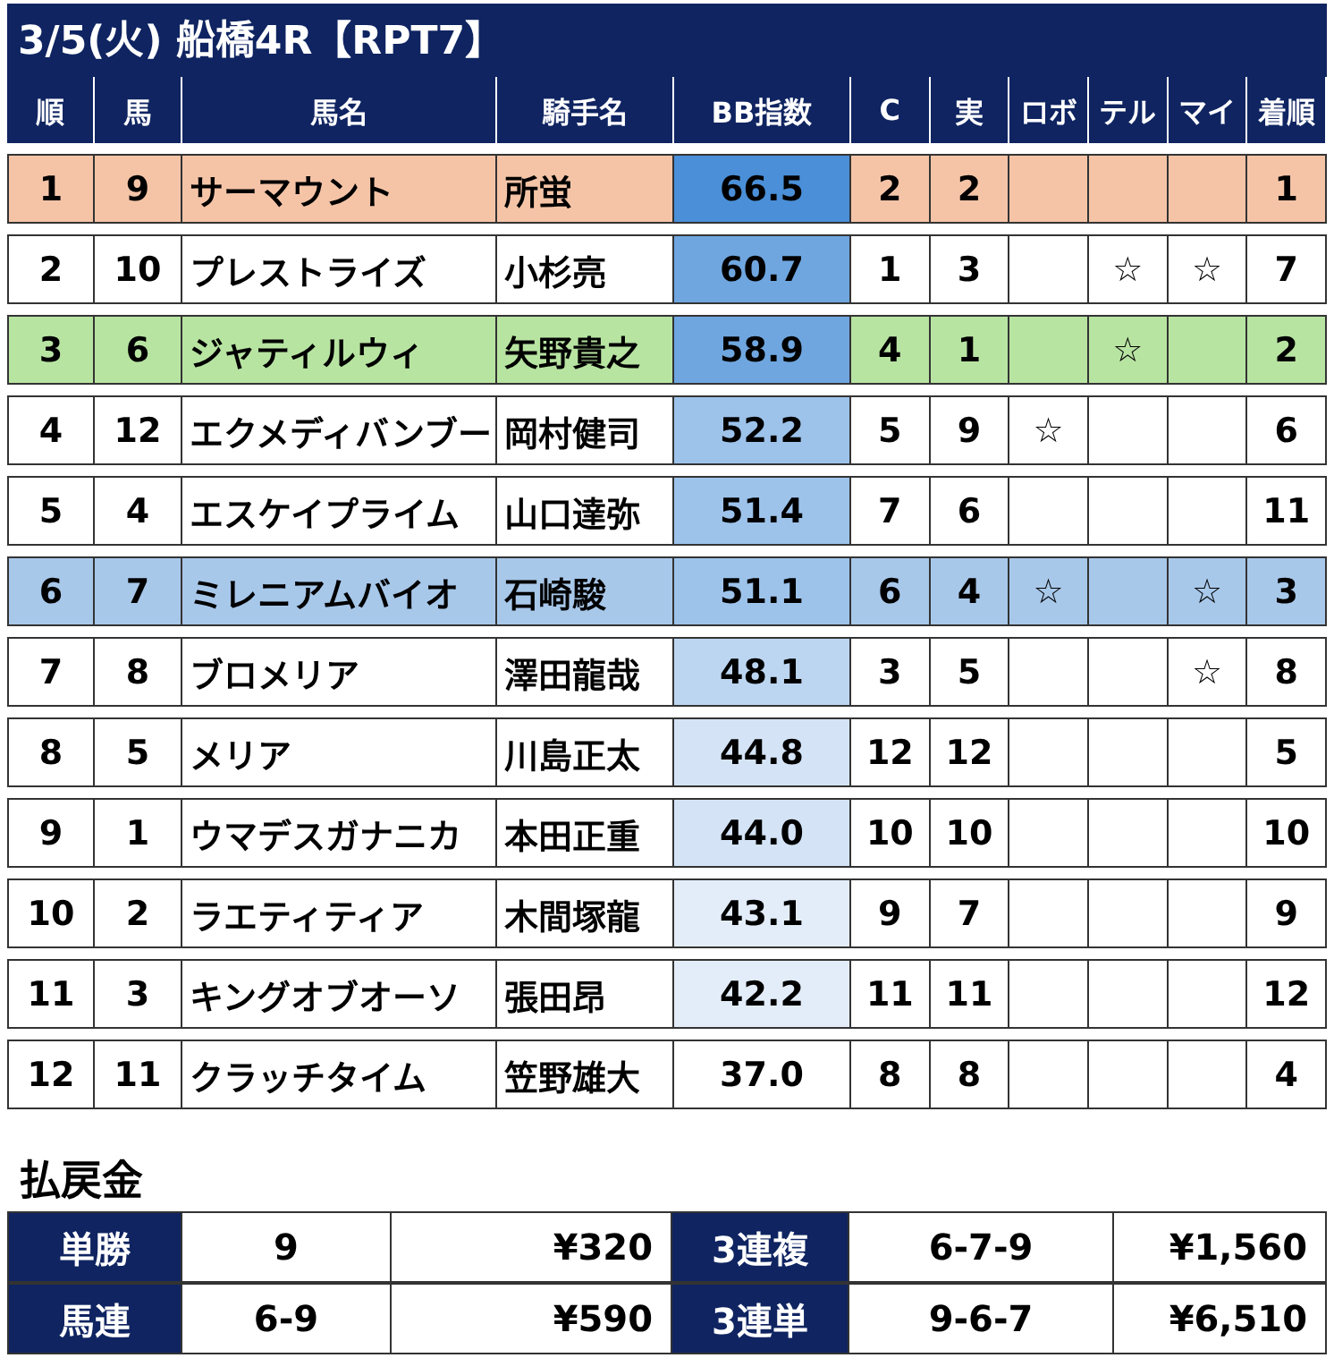3/5(火) 船橋4R【RPT7】
| 順 | 馬 | 馬名 | 騎手名 | BB指数 | C | 実 | ロボ | テル | マイ | 着順 |
| --- | --- | --- | --- | --- | --- | --- | --- | --- | --- | --- |
| 1 | 9 | サーマウント | 所蛍 | 66.5 | 2 | 2 | | | | 1 |
| 2 | 10 | プレストライズ | 小杉亮 | 60.7 | 1 | 3 | | ☆ | ☆ | 7 |
| 3 | 6 | ジャティルウィ | 矢野貴之 | 58.9 | 4 | 1 | | ☆ | | 2 |
| 4 | 12 | エクメディバンブー | 岡村健司 | 52.2 | 5 | 9 | ☆ | | | 6 |
| 5 | 4 | エスケイプライム | 山口達弥 | 51.4 | 7 | 6 | | | | 11 |
| 6 | 7 | ミレニアムバイオ | 石崎駿 | 51.1 | 6 | 4 | ☆ | | ☆ | 3 |
| 7 | 8 | ブロメリア | 澤田龍哉 | 48.1 | 3 | 5 | | | ☆ | 8 |
| 8 | 5 | メリア | 川島正太 | 44.8 | 12 | 12 | | | | 5 |
| 9 | 1 | ウマデスガナニカ | 本田正重 | 44.0 | 10 | 10 | | | | 10 |
| 10 | 2 | ラエティティア | 木間塚龍 | 43.1 | 9 | 7 | | | | 9 |
| 11 | 3 | キングオブオーソ | 張田昂 | 42.2 | 11 | 11 | | | | 12 |
| 12 | 11 | クラッチタイム | 笠野雄大 | 37.0 | 8 | 8 | | | | 4 |
払戻金
| 単勝 | 9 | ¥320 | 3連複 | 6-7-9 | ¥1,560 |
| 馬連 | 6-9 | ¥590 | 3連単 | 9-6-7 | ¥6,510 |